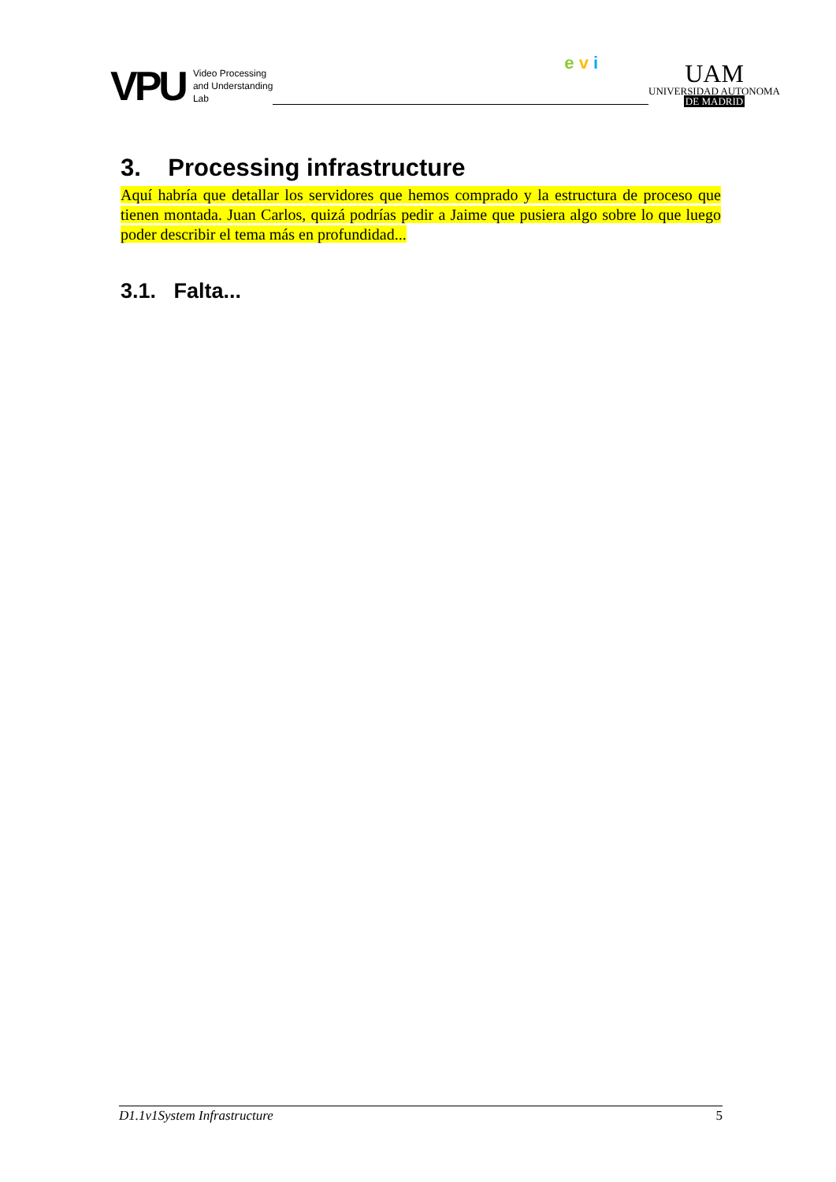VPU Video Processing
and Understanding
Lab
e v i
UAM
UNIVERSIDAD AUTONOMA
DE MADRID
3. Processing infrastructure
Aquí habría que detallar los servidores que hemos comprado y la estructura de proceso que tienen montada. Juan Carlos, quizá podrías pedir a Jaime que pusiera algo sobre lo que luego poder describir el tema más en profundidad...
3.1. Falta...
D1.1v1System Infrastructure 5